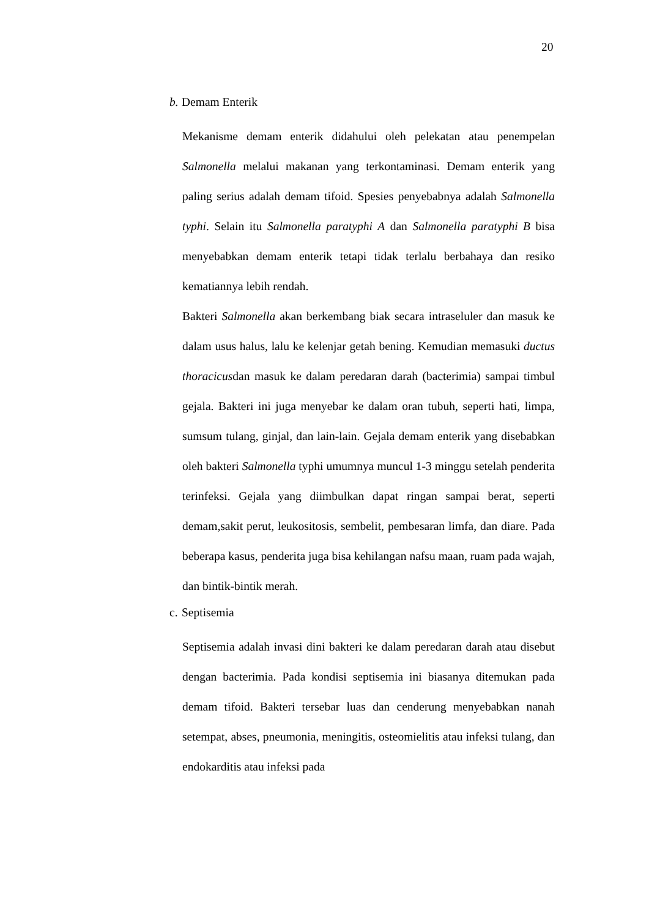20
b. Demam Enterik
Mekanisme demam enterik didahului oleh pelekatan atau penempelan Salmonella melalui makanan yang terkontaminasi. Demam enterik yang paling serius adalah demam tifoid. Spesies penyebabnya adalah Salmonella typhi. Selain itu Salmonella paratyphi A dan Salmonella paratyphi B bisa menyebabkan demam enterik tetapi tidak terlalu berbahaya dan resiko kematiannya lebih rendah.
Bakteri Salmonella akan berkembang biak secara intraseluler dan masuk ke dalam usus halus, lalu ke kelenjar getah bening. Kemudian memasuki ductus thoracicusdan masuk ke dalam peredaran darah (bacterimia) sampai timbul gejala. Bakteri ini juga menyebar ke dalam oran tubuh, seperti hati, limpa, sumsum tulang, ginjal, dan lain-lain. Gejala demam enterik yang disebabkan oleh bakteri Salmonella typhi umumnya muncul 1-3 minggu setelah penderita terinfeksi. Gejala yang diimbulkan dapat ringan sampai berat, seperti demam,sakit perut, leukositosis, sembelit, pembesaran limfa, dan diare. Pada beberapa kasus, penderita juga bisa kehilangan nafsu maan, ruam pada wajah, dan bintik-bintik merah.
c. Septisemia
Septisemia adalah invasi dini bakteri ke dalam peredaran darah atau disebut dengan bacterimia. Pada kondisi septisemia ini biasanya ditemukan pada demam tifoid. Bakteri tersebar luas dan cenderung menyebabkan nanah setempat, abses, pneumonia, meningitis, osteomielitis atau infeksi tulang, dan endokarditis atau infeksi pada